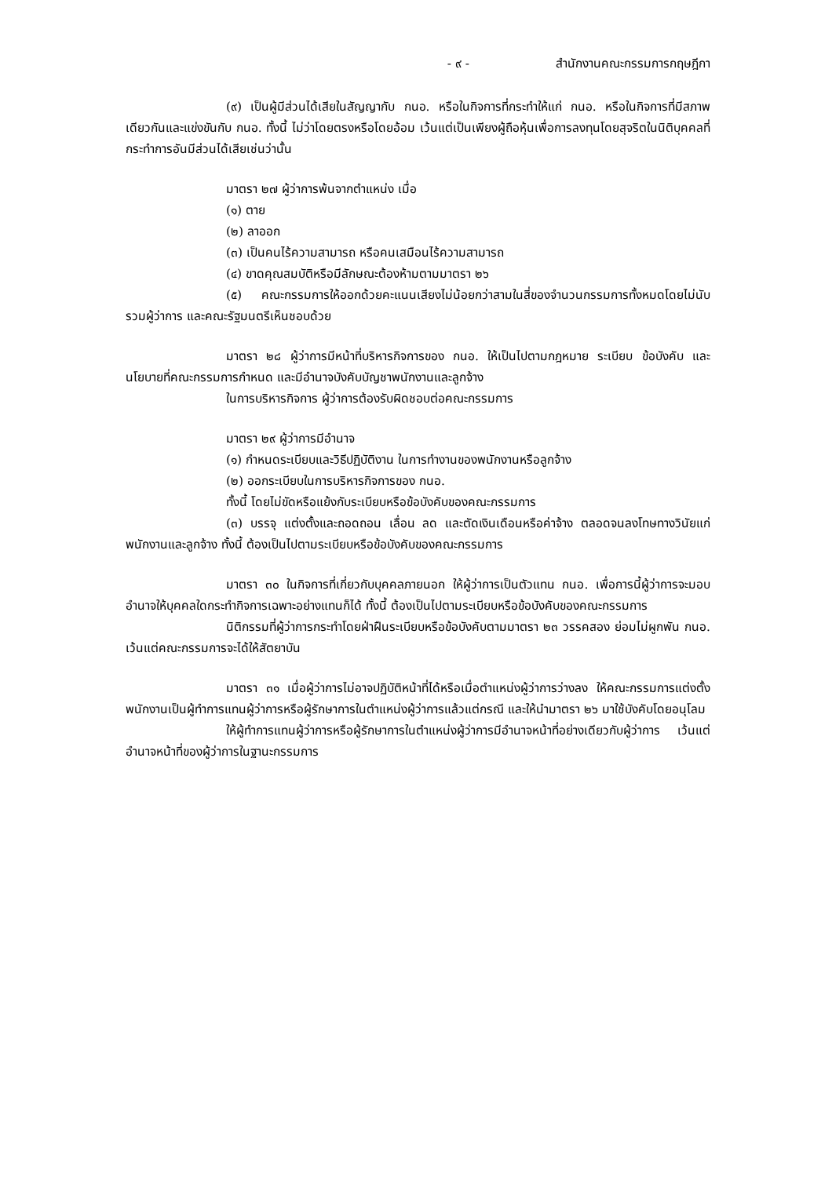- ๙ - สำนักงานคณะกรรมการกฤษฎีกา
(๙) เป็นผู้มีส่วนได้เสียในสัญญากับ กนอ. หรือในกิจการที่กระทำให้แก่ กนอ. หรือในกิจการที่มีสภาพเดียวกันและแข่งขันกับ กนอ. ทั้งนี้ ไม่ว่าโดยตรงหรือโดยอ้อม เว้นแต่เป็นเพียงผู้ถือหุ้นเพื่อการลงทุนโดยสุจริตในนิติบุคคลที่กระทำการอันมีส่วนได้เสียเช่นว่านั้น
มาตรา ๒๗ ผู้ว่าการพ้นจากตำแหน่ง เมื่อ
(๑) ตาย
(๒) ลาออก
(๓) เป็นคนไร้ความสามารถ หรือคนเสมือนไร้ความสามารถ
(๔) ขาดคุณสมบัติหรือมีลักษณะต้องห้ามตามมาตรา ๒๖
(๕) คณะกรรมการให้ออกด้วยคะแนนเสียงไม่น้อยกว่าสามในสี่ของจำนวนกรรมการทั้งหมดโดยไม่นับรวมผู้ว่าการ และคณะรัฐมนตรีเห็นชอบด้วย
มาตรา ๒๘ ผู้ว่าการมีหน้าที่บริหารกิจการของ กนอ. ให้เป็นไปตามกฎหมาย ระเบียบ ข้อบังคับ และนโยบายที่คณะกรรมการกำหนด และมีอำนาจบังคับบัญชาพนักงานและลูกจ้าง
ในการบริหารกิจการ ผู้ว่าการต้องรับผิดชอบต่อคณะกรรมการ
มาตรา ๒๙ ผู้ว่าการมีอำนาจ
(๑) กำหนดระเบียบและวิธีปฏิบัติงาน ในการทำงานของพนักงานหรือลูกจ้าง
(๒) ออกระเบียบในการบริหารกิจการของ กนอ.
ทั้งนี้ โดยไม่ขัดหรือแย้งกับระเบียบหรือข้อบังคับของคณะกรรมการ
(๓) บรรจุ แต่งตั้งและถอดถอน เลื่อน ลด และตัดเงินเดือนหรือค่าจ้าง ตลอดจนลงโทษทางวินัยแก่พนักงานและลูกจ้าง ทั้งนี้ ต้องเป็นไปตามระเบียบหรือข้อบังคับของคณะกรรมการ
มาตรา ๓๐ ในกิจการที่เกี่ยวกับบุคคลภายนอก ให้ผู้ว่าการเป็นตัวแทน กนอ. เพื่อการนี้ผู้ว่าการจะมอบอำนาจให้บุคคลใดกระทำกิจการเฉพาะอย่างแทนก็ได้ ทั้งนี้ ต้องเป็นไปตามระเบียบหรือข้อบังคับของคณะกรรมการ
นิติกรรมที่ผู้ว่าการกระทำโดยฝ่าฝืนระเบียบหรือข้อบังคับตามมาตรา ๒๓ วรรคสอง ย่อมไม่ผูกพัน กนอ. เว้นแต่คณะกรรมการจะได้ให้สัตยาบัน
มาตรา ๓๑ เมื่อผู้ว่าการไม่อาจปฏิบัติหน้าที่ได้หรือเมื่อตำแหน่งผู้ว่าการว่างลง ให้คณะกรรมการแต่งตั้งพนักงานเป็นผู้ทำการแทนผู้ว่าการหรือผู้รักษาการในตำแหน่งผู้ว่าการแล้วแต่กรณี และให้นำมาตรา ๒๖ มาใช้บังคับโดยอนุโลม
ให้ผู้ทำการแทนผู้ว่าการหรือผู้รักษาการในตำแหน่งผู้ว่าการมีอำนาจหน้าที่อย่างเดียวกับผู้ว่าการ เว้นแต่อำนาจหน้าที่ของผู้ว่าการในฐานะกรรมการ